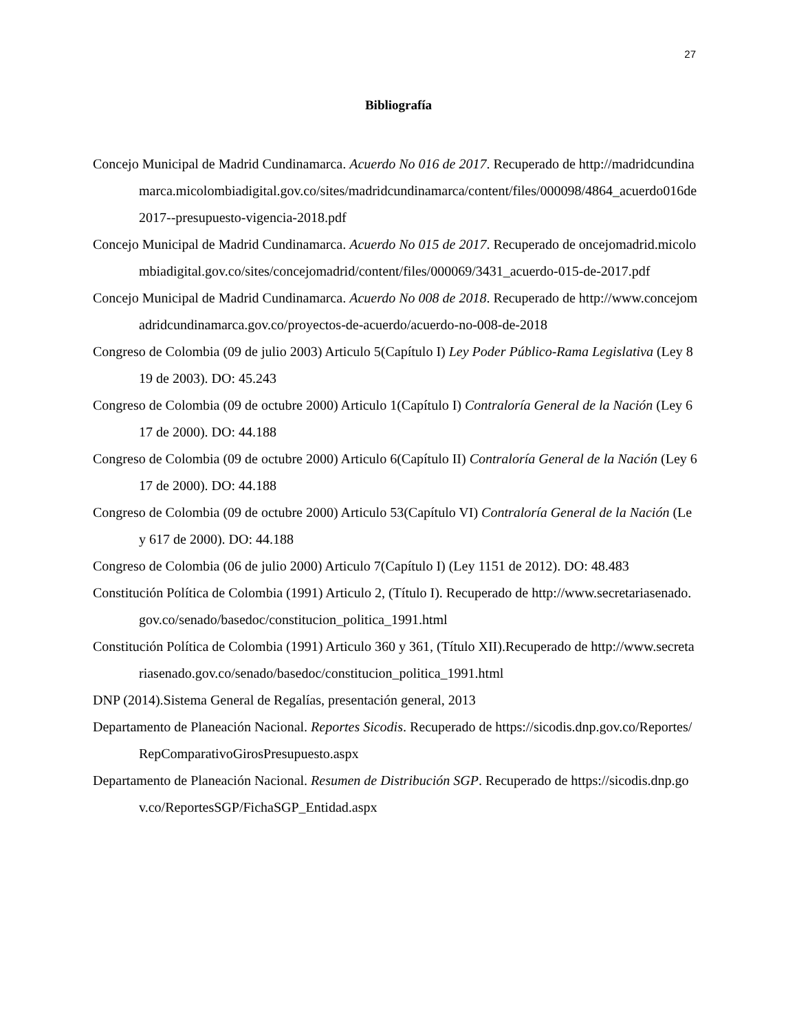27
Bibliografía
Concejo Municipal de Madrid Cundinamarca. Acuerdo No 016 de 2017. Recuperado de http://madridcundinamarca.micolombiadigital.gov.co/sites/madridcundinamarca/content/files/000098/4864_acuerdo016de2017--presupuesto-vigencia-2018.pdf
Concejo Municipal de Madrid Cundinamarca. Acuerdo No 015 de 2017. Recuperado de oncejomadrid.micolombiadigital.gov.co/sites/concejomadrid/content/files/000069/3431_acuerdo-015-de-2017.pdf
Concejo Municipal de Madrid Cundinamarca. Acuerdo No 008 de 2018. Recuperado de http://www.concejomadridcundinamarca.gov.co/proyectos-de-acuerdo/acuerdo-no-008-de-2018
Congreso de Colombia (09 de julio 2003) Articulo 5(Capítulo I) Ley Poder Público-Rama Legislativa (Ley 819 de 2003). DO: 45.243
Congreso de Colombia (09 de octubre 2000) Articulo 1(Capítulo I) Contraloría General de la Nación (Ley 617 de 2000). DO: 44.188
Congreso de Colombia (09 de octubre 2000) Articulo 6(Capítulo II) Contraloría General de la Nación (Ley 617 de 2000). DO: 44.188
Congreso de Colombia (09 de octubre 2000) Articulo 53(Capítulo VI) Contraloría General de la Nación (Ley 617 de 2000). DO: 44.188
Congreso de Colombia (06 de julio 2000) Articulo 7(Capítulo I) (Ley 1151 de 2012). DO: 48.483
Constitución Política de Colombia (1991) Articulo 2, (Título I). Recuperado de http://www.secretariasenado.gov.co/senado/basedoc/constitucion_politica_1991.html
Constitución Política de Colombia (1991) Articulo 360 y 361, (Título XII).Recuperado de http://www.secretariasenado.gov.co/senado/basedoc/constitucion_politica_1991.html
DNP (2014).Sistema General de Regalías, presentación general, 2013
Departamento de Planeación Nacional. Reportes Sicodis. Recuperado de https://sicodis.dnp.gov.co/Reportes/RepComparativoGirosPresupuesto.aspx
Departamento de Planeación Nacional. Resumen de Distribución SGP. Recuperado de https://sicodis.dnp.gov.co/ReportesSGP/FichaSGP_Entidad.aspx